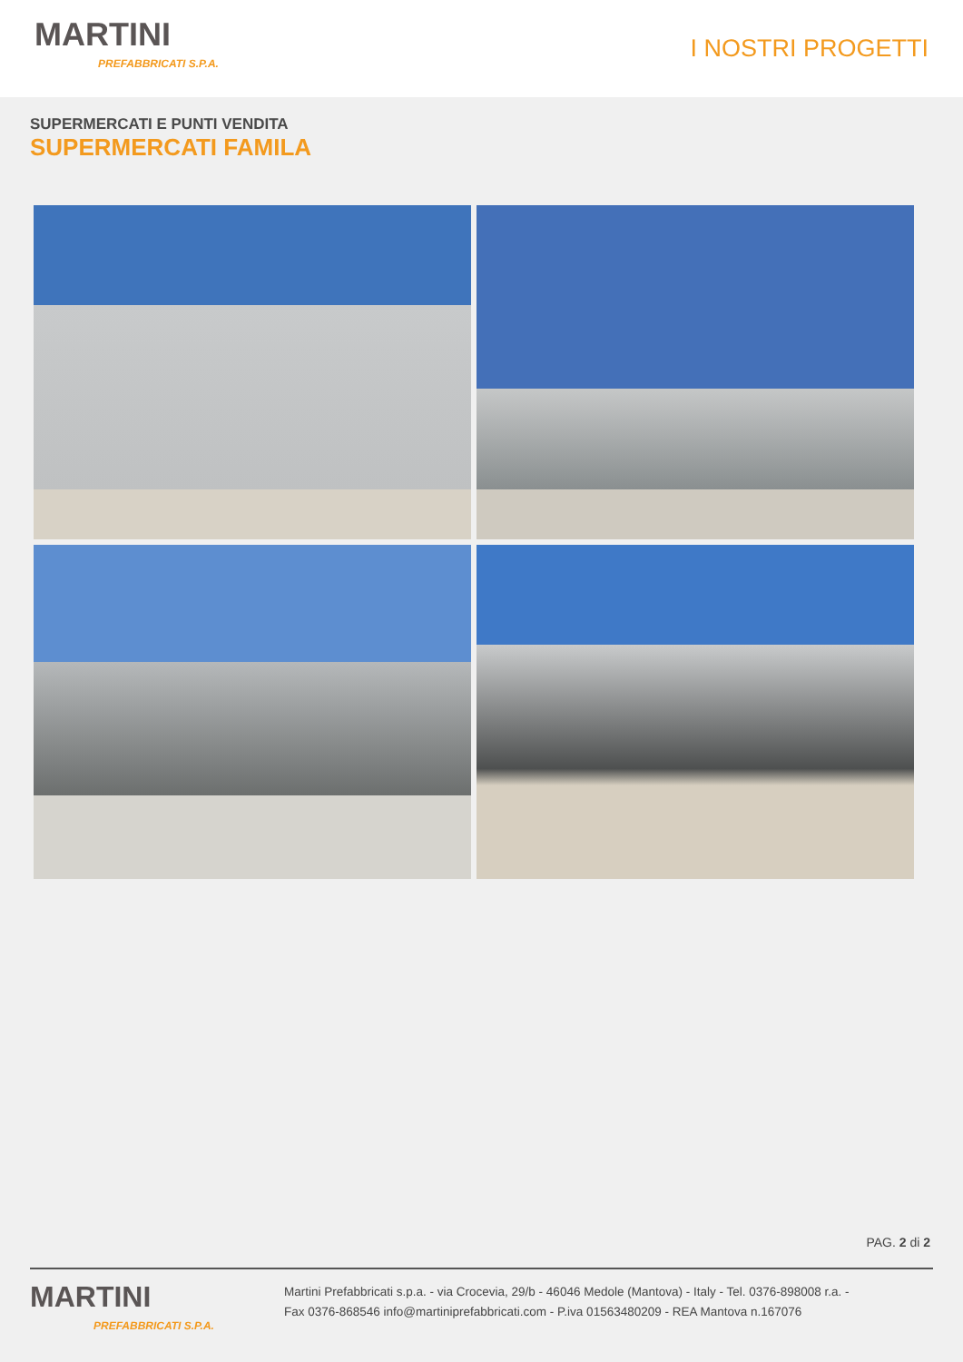MARTINI
PREFABBRICATI S.P.A.
I NOSTRI PROGETTI
SUPERMERCATI E PUNTI VENDITA
SUPERMERCATI FAMILA
PAG. 2 di 2
MARTINI
PREFABBRICATI S.P.A.
Martini Prefabbricati s.p.a. - via Crocevia, 29/b - 46046 Medole (Mantova) - Italy - Tel. 0376-898008 r.a. -
Fax 0376-868546 info@martiniprefabbricati.com - P.iva 01563480209 - REA Mantova n.167076